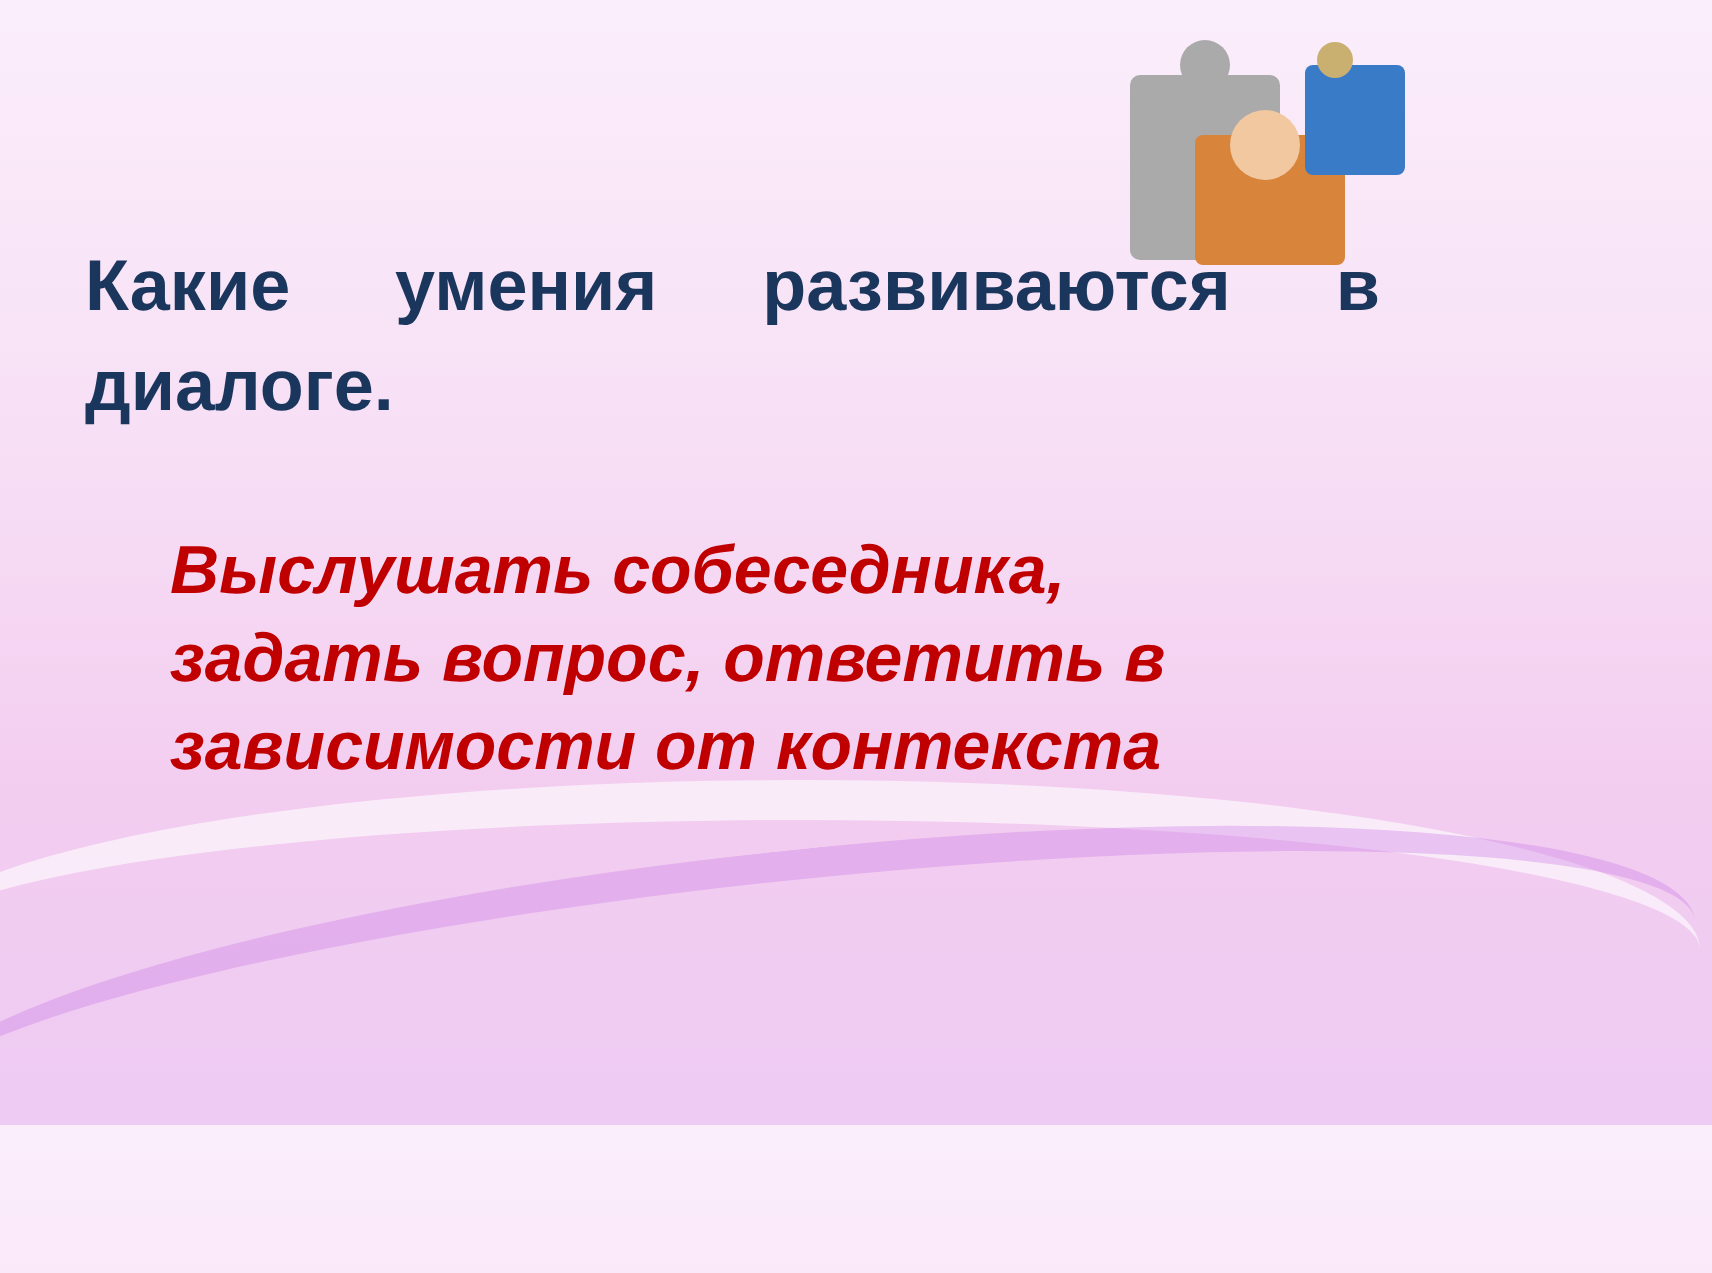Какие умения развиваются в диалоге.
Выслушать собеседника, задать вопрос, ответить в зависимости от контекста